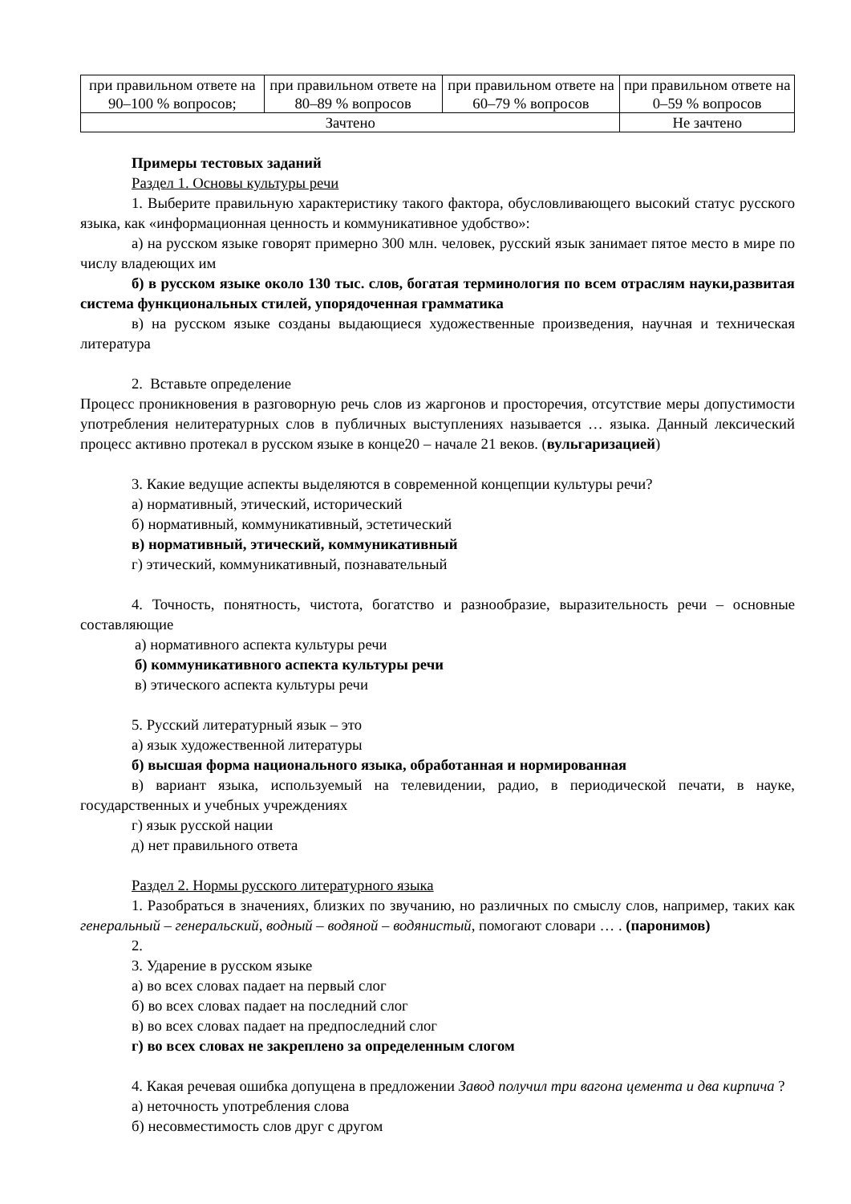| при правильном ответе на 90–100 % вопросов; | при правильном ответе на 80–89 % вопросов | при правильном ответе на 60–79 % вопросов | при правильном ответе на 0–59 % вопросов |
| Зачтено | | | Не зачтено |
Примеры тестовых заданий
Раздел 1. Основы культуры речи
1. Выберите правильную характеристику такого фактора, обусловливающего высокий статус русского языка, как «информационная ценность и коммуникативное удобство»:
а) на русском языке говорят примерно 300 млн. человек, русский язык занимает пятое место в мире по числу владеющих им
б) в русском языке около 130 тыс. слов, богатая терминология по всем отраслям науки,развитая система функциональных стилей, упорядоченная грамматика
в) на русском языке созданы выдающиеся художественные произведения, научная и техническая литература
2. Вставьте определение
Процесс проникновения в разговорную речь слов из жаргонов и просторечия, отсутствие меры допустимости употребления нелитературных слов в публичных выступлениях называется … языка. Данный лексический процесс активно протекал в русском языке в конце20 – начале 21 веков. (вульгаризацией)
3. Какие ведущие аспекты выделяются в современной концепции культуры речи?
а) нормативный, этический, исторический
б) нормативный, коммуникативный, эстетический
в) нормативный, этический, коммуникативный
г) этический, коммуникативный, познавательный
4. Точность, понятность, чистота, богатство и разнообразие, выразительность речи – основные составляющие
а) нормативного аспекта культуры речи
б) коммуникативного аспекта культуры речи
в) этического аспекта культуры речи
5. Русский литературный язык – это
а) язык художественной литературы
б) высшая форма национального языка, обработанная и нормированная
в) вариант языка, используемый на телевидении, радио, в периодической печати, в науке, государственных и учебных учреждениях
г) язык русской нации
д) нет правильного ответа
Раздел 2. Нормы русского литературного языка
1. Разобраться в значениях, близких по звучанию, но различных по смыслу слов, например, таких как генеральный – генеральский, водный – водяной – водянистый, помогают словари … . (паронимов)
2.
3. Ударение в русском языке
а) во всех словах падает на первый слог
б) во всех словах падает на последний слог
в) во всех словах падает на предпоследний слог
г) во всех словах не закреплено за определенным слогом
4. Какая речевая ошибка допущена в предложении Завод получил три вагона цемента и два кирпича ?
а) неточность употребления слова
б) несовместимость слов друг с другом